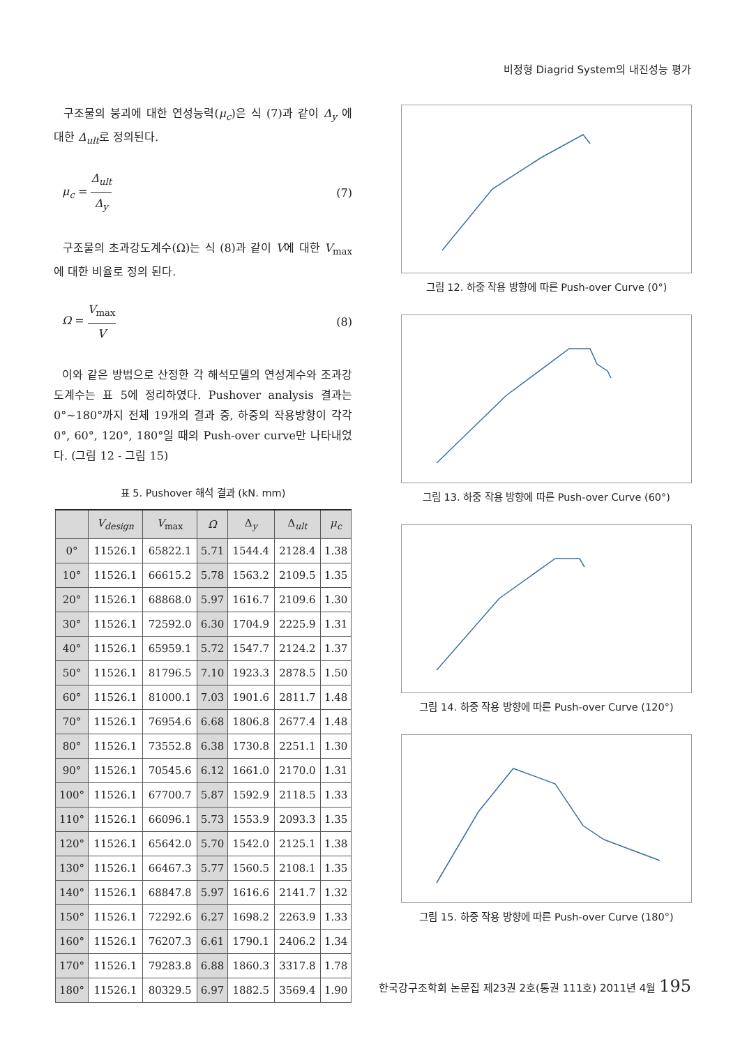비정형 Diagrid System의 내진성능 평가
구조물의 붕괴에 대한 연성능력(μ<sub>c</sub>)은 식 (7)과 같이 Δ<sub>y</sub> 에 대한 Δ<sub>ult</sub>로 정의된다.
μ<sub>c</sub> = Δ<sub>ult</sub> Δ<sub>y</sub> (7)
구조물의 초과강도계수(Ω)는 식 (8)과 같이 V에 대한 V<sub>max</sub>에 대한 비율로 정의 된다.
Ω = V<sub>max</sub> V (8)
이와 같은 방법으로 산정한 각 해석모델의 연성계수와 조과강도계수는 표 5에 정리하였다. Pushover analysis 결과는 0°~180°까지 전체 19개의 결과 중, 하중의 작용방향이 각각 0°, 60°, 120°, 180°일 때의 Push-over curve만 나타내었다. (그림 12 - 그림 15)
표 5. Pushover 해석 결과 (kN. mm)
| | V<sub>design</sub> | V<sub>max</sub> | Ω | Δ<sub>y</sub> | Δ<sub>ult</sub> | μ<sub>c</sub> |
| --- | --- | --- | --- | --- | --- | --- |
| 0° | 11526.1 | 65822.1 | 5.71 | 1544.4 | 2128.4 | 1.38 |
| 10° | 11526.1 | 66615.2 | 5.78 | 1563.2 | 2109.5 | 1.35 |
| 20° | 11526.1 | 68868.0 | 5.97 | 1616.7 | 2109.6 | 1.30 |
| 30° | 11526.1 | 72592.0 | 6.30 | 1704.9 | 2225.9 | 1.31 |
| 40° | 11526.1 | 65959.1 | 5.72 | 1547.7 | 2124.2 | 1.37 |
| 50° | 11526.1 | 81796.5 | 7.10 | 1923.3 | 2878.5 | 1.50 |
| 60° | 11526.1 | 81000.1 | 7.03 | 1901.6 | 2811.7 | 1.48 |
| 70° | 11526.1 | 76954.6 | 6.68 | 1806.8 | 2677.4 | 1.48 |
| 80° | 11526.1 | 73552.8 | 6.38 | 1730.8 | 2251.1 | 1.30 |
| 90° | 11526.1 | 70545.6 | 6.12 | 1661.0 | 2170.0 | 1.31 |
| 100° | 11526.1 | 67700.7 | 5.87 | 1592.9 | 2118.5 | 1.33 |
| 110° | 11526.1 | 66096.1 | 5.73 | 1553.9 | 2093.3 | 1.35 |
| 120° | 11526.1 | 65642.0 | 5.70 | 1542.0 | 2125.1 | 1.38 |
| 130° | 11526.1 | 66467.3 | 5.77 | 1560.5 | 2108.1 | 1.35 |
| 140° | 11526.1 | 68847.8 | 5.97 | 1616.6 | 2141.7 | 1.32 |
| 150° | 11526.1 | 72292.6 | 6.27 | 1698.2 | 2263.9 | 1.33 |
| 160° | 11526.1 | 76207.3 | 6.61 | 1790.1 | 2406.2 | 1.34 |
| 170° | 11526.1 | 79283.8 | 6.88 | 1860.3 | 3317.8 | 1.78 |
| 180° | 11526.1 | 80329.5 | 6.97 | 1882.5 | 3569.4 | 1.90 |
그림 12. 하중 작용 방향에 따른 Push-over Curve (0°)
그림 13. 하중 작용 방향에 따른 Push-over Curve (60°)
그림 14. 하중 작용 방향에 따른 Push-over Curve (120°)
그림 15. 하중 작용 방향에 따른 Push-over Curve (180°)
한국강구조학회 논문집 제23권 2호(통권 111호) 2011년 4월 195